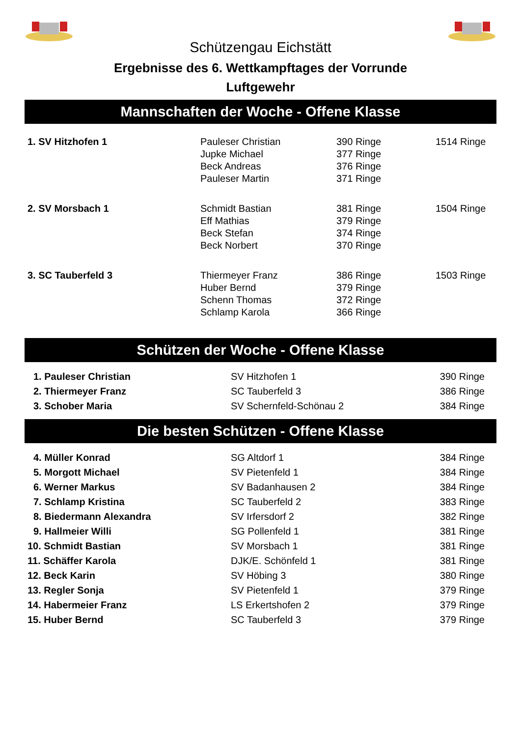Schützengau Eichstätt
Ergebnisse des 6. Wettkampftages der Vorrunde
Luftgewehr
Mannschaften der Woche - Offene Klasse
| 1. SV Hitzhofen 1 | Pauleser Christian | 390 Ringe | 1514 Ringe |
| | Jupke Michael | 377 Ringe | |
| | Beck Andreas | 376 Ringe | |
| | Pauleser Martin | 371 Ringe | |
| 2. SV Morsbach 1 | Schmidt Bastian | 381 Ringe | 1504 Ringe |
| | Eff Mathias | 379 Ringe | |
| | Beck Stefan | 374 Ringe | |
| | Beck Norbert | 370 Ringe | |
| 3. SC Tauberfeld 3 | Thiermeyer Franz | 386 Ringe | 1503 Ringe |
| | Huber Bernd | 379 Ringe | |
| | Schenn Thomas | 372 Ringe | |
| | Schlamp Karola | 366 Ringe | |
Schützen der Woche - Offene Klasse
| 1. Pauleser Christian | SV Hitzhofen 1 | 390 Ringe |
| 2. Thiermeyer Franz | SC Tauberfeld 3 | 386 Ringe |
| 3. Schober Maria | SV Schernfeld-Schönau 2 | 384 Ringe |
Die besten Schützen - Offene Klasse
| 4. Müller Konrad | SG Altdorf 1 | 384 Ringe |
| 5. Morgott Michael | SV Pietenfeld 1 | 384 Ringe |
| 6. Werner Markus | SV Badanhausen 2 | 384 Ringe |
| 7. Schlamp Kristina | SC Tauberfeld 2 | 383 Ringe |
| 8. Biedermann Alexandra | SV Irfersdorf 2 | 382 Ringe |
| 9. Hallmeier Willi | SG Pollenfeld 1 | 381 Ringe |
| 10. Schmidt Bastian | SV Morsbach 1 | 381 Ringe |
| 11. Schäffer Karola | DJK/E. Schönfeld 1 | 381 Ringe |
| 12. Beck Karin | SV Höbing 3 | 380 Ringe |
| 13. Regler Sonja | SV Pietenfeld 1 | 379 Ringe |
| 14. Habermeier Franz | LS Erkertshofen 2 | 379 Ringe |
| 15. Huber Bernd | SC Tauberfeld 3 | 379 Ringe |